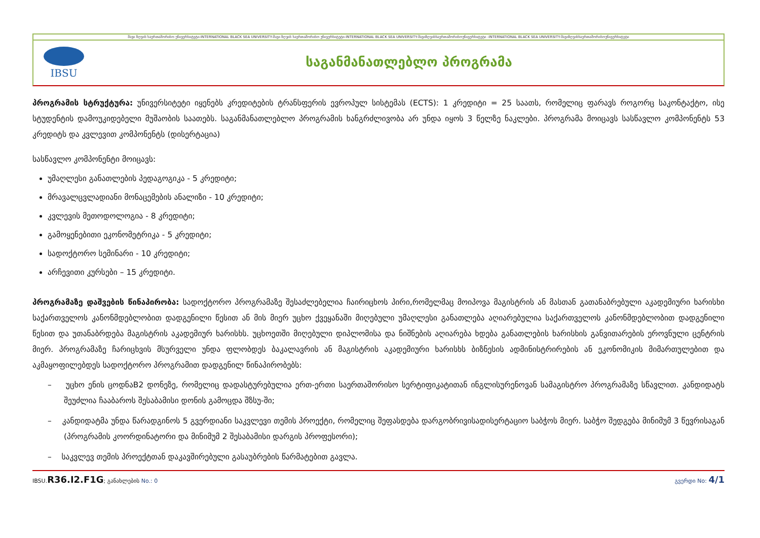შავი ზღვის საერთაშორისო უნივერსიტეტი-INTERNATIONAL BLACK SEA UNIVERSITY-შავი ზღვის საერთაშორისო უნივერსიტეტი-INTERNATIONAL BLACK SEA UNIVERSITY-შავიზღვისსაერთაშორისოუნივერსიტეტი -INTERNATIONAL BLACK SEA UNIVERSITY-შავიზღვისსაერთაშორისოუნივერსიტეტი
IBSU
საგანმანათლებლო პროგრამა
პროგრამის სტრუქტურა: უნივერსიტეტი იყენებს კრედიტების ტრანსფერის ევროპულ სისტემას (ECTS): 1 კრედიტი = 25 საათს, რომელიც ფარავს როგორც საკონტაქტო, ისე სტუდენტის დამოუკიდებელი მუშაობის საათებს. საგანმანათლებლო პროგრამის ხანგრძლივობა არ უნდა იყოს 3 წელზე ნაკლები. პროგრამა მოიცავს სასწავლო კომპონენტს 53 კრედიტს და კვლევით კომპონენტს (დისერტაცია)
სასწავლო კომპონენტი მოიცავს:
უმაღლესი განათლების პედაგოგიკა - 5 კრედიტი;
მრავალცვლადიანი მონაცემების ანალიზი - 10 კრედიტი;
კვლევის მეთოდოლოგია - 8 კრედიტი;
გამოყენებითი ეკონომეტრიკა - 5 კრედიტი;
სადოქტორო სემინარი - 10 კრედიტი;
არჩევითი კურსები – 15 კრედიტი.
პროგრამაზე დაშვების წინაპირობა: სადოქტორო პროგრამაზე შესაძლებელია ჩაირიცხოს პირი,რომელმაც მოიპოვა მაგისტრის ან მასთან გათანაბრებული აკადემიური ხარისხი საქართველოს კანონმდებლობით დადგენილი წესით ან მის მიერ უცხო ქვეყანაში მიღებული უმაღლესი განათლება აღიარებულია საქართველოს კანონმდებლობით დადგენილი წესით და უთანაბრდება მაგისტრის აკადემიურ ხარისხს. უცხოეთში მიღებული დიპლომისა და ნიშნების აღიარება ხდება განათლების ხარისხის განვითარების ეროვნული ცენტრის მიერ. პროგრამაზე ჩარიცხვის მსურველი უნდა ფლობდეს ბაკალავრის ან მაგისტრის აკადემიური ხარისხს ბიზნესის ადმინისტრირების ან ეკონომიკის მიმართულებით და აკმაყოფილებდეს სადოქტორო პროგრამით დადგენილ წინაპირობებს:
– უცხო ენის ცოდნაB2 დონეზე, რომელიც დადასტურებულია ერთ-ერთი საერთაშორისო სერტიფიკატითან ინგლისურენოვან სამაგისტრო პროგრამაზე სწავლით. კანდიდატს შეუძლია ჩააბაროს შესაბამისი დონის გამოცდა შზსუ-ში;
– კანდიდატმა უნდა წარადგინოს 5 გვერდიანი საკვლევი თემის პროექტი, რომელიც შეფასდება დარგობრივისადისერტაციო საბჭოს მიერ. საბჭო შედგება მინიმუმ 3 წევრისაგან (პროგრამის კოორდინატორი და მინიმუმ 2 შესაბამისი დარგის პროფესორი);
– საკვლევ თემის პროექტთან დაკავშირებული გასაუბრების წარმატებით გავლა.
IBSU.R36.I2.F1G; განახლების No.: 0 გვერდი No: 4/1